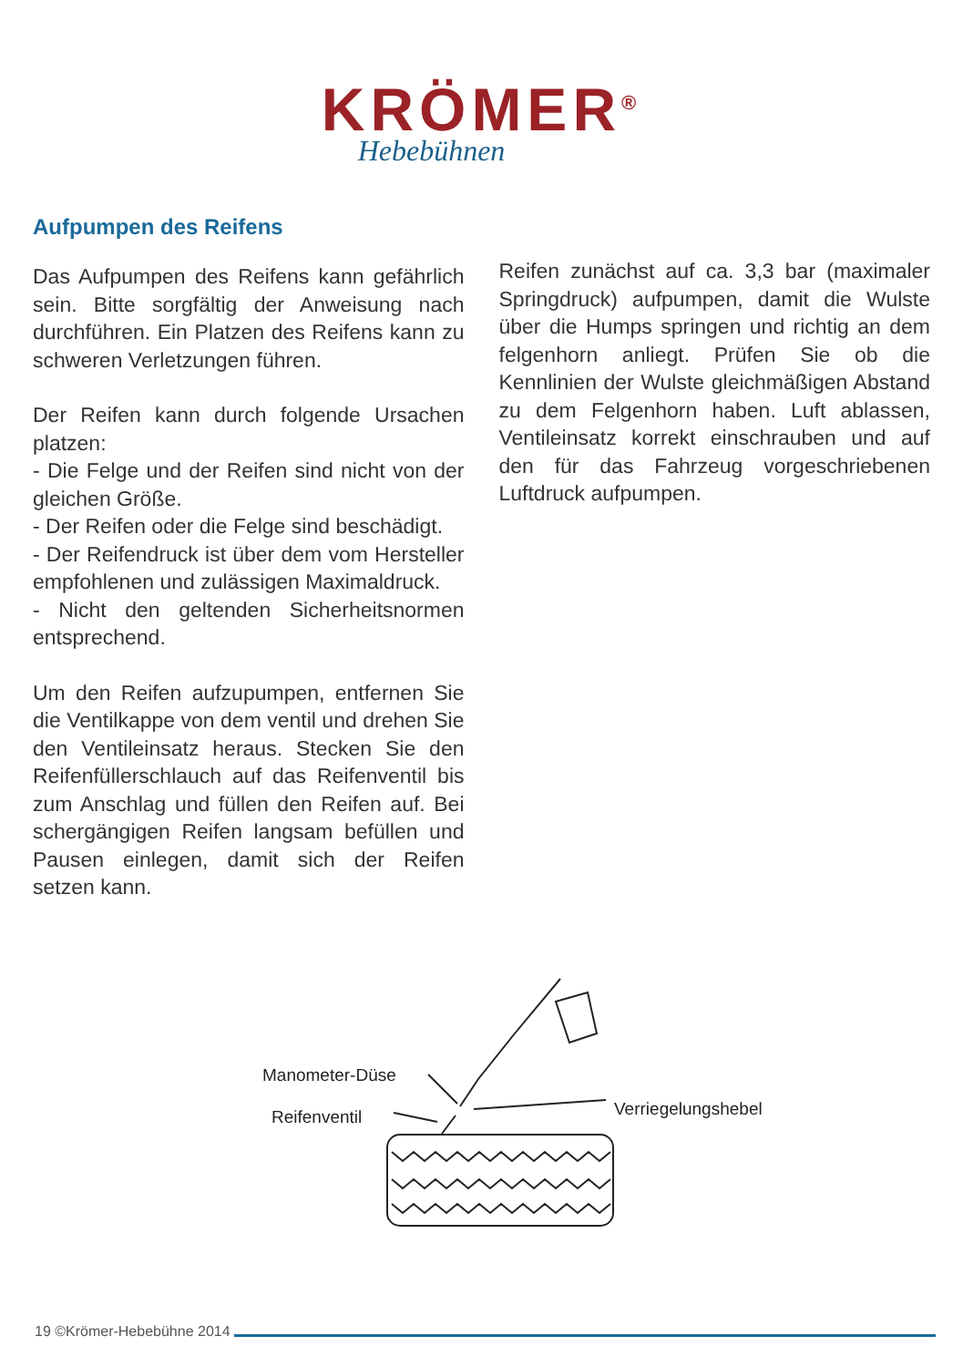KRÖMER<sup>®</sup>
Hebebühnen
Aufpumpen des Reifens
Das Aufpumpen des Reifens kann gefährlich sein. Bitte sorgfältig der Anweisung nach durchführen. Ein Platzen des Reifens kann zu schweren Verletzungen führen.
Der Reifen kann durch folgende Ursachen platzen:
- Die Felge und der Reifen sind nicht von der gleichen Größe.
- Der Reifen oder die Felge sind beschädigt.
- Der Reifendruck ist über dem vom Hersteller empfohlenen und zulässigen Maximaldruck.
- Nicht den geltenden Sicherheitsnormen entsprechend.
Um den Reifen aufzupumpen, entfernen Sie die Ventilkappe von dem ventil und drehen Sie den Ventileinsatz heraus. Stecken Sie den Reifenfüllerschlauch auf das Reifenventil bis zum Anschlag und füllen den Reifen auf. Bei schergängigen Reifen langsam befüllen und Pausen einlegen, damit sich der Reifen setzen kann.
Reifen zunächst auf ca. 3,3 bar (maximaler Springdruck) aufpumpen, damit die Wulste über die Humps springen und richtig an dem felgenhorn anliegt. Prüfen Sie ob die Kennlinien der Wulste gleichmäßigen Abstand zu dem Felgenhorn haben. Luft ablassen, Ventileinsatz korrekt einschrauben und auf den für das Fahrzeug vorgeschriebenen Luftdruck aufpumpen.
Manometer-Düse
Reifenventil Verriegelungshebel
19 ©Krömer-Hebebühne 2014